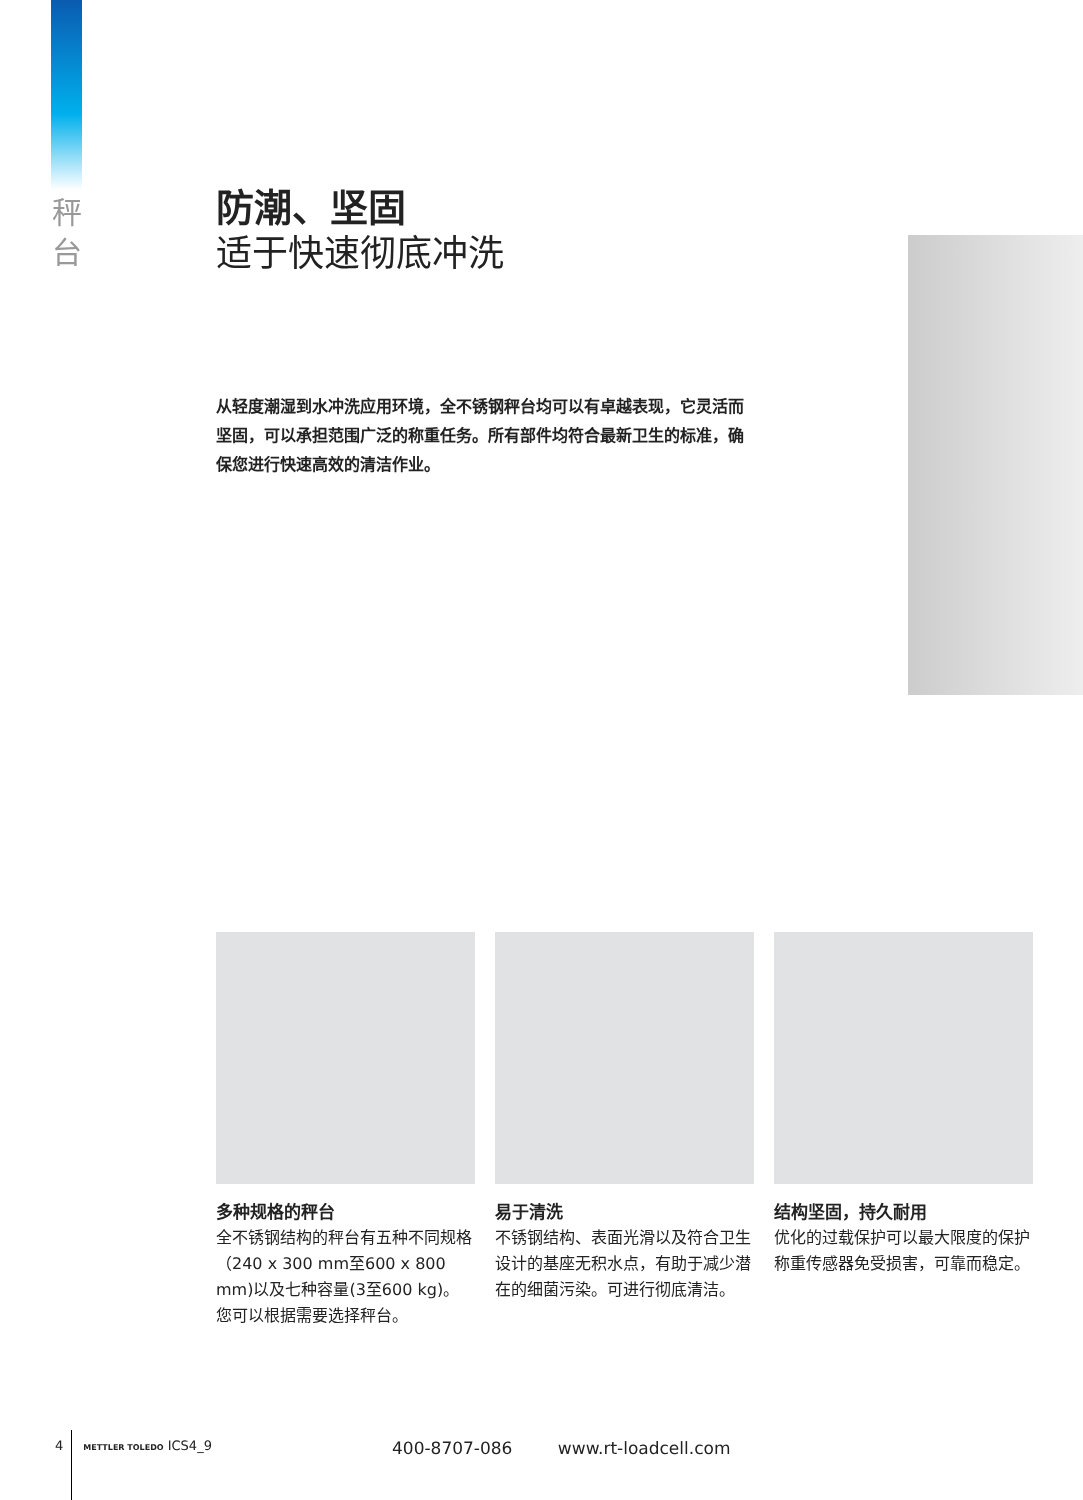秤 台
防潮、坚固
适于快速彻底冲洗
从轻度潮湿到水冲洗应用环境，全不锈钢秤台均可以有卓越表现，它灵活而坚固，可以承担范围广泛的称重任务。所有部件均符合最新卫生的标准，确保您进行快速高效的清洁作业。
多种规格的秤台
全不锈钢结构的秤台有五种不同规格（240 x 300 mm至600 x 800 mm)以及七种容量(3至600 kg)。您可以根据需要选择秤台。
易于清洗
不锈钢结构、表面光滑以及符合卫生设计的基座无积水点，有助于减少潜在的细菌污染。可进行彻底清洁。
结构坚固，持久耐用
优化的过载保护可以最大限度的保护称重传感器免受损害，可靠而稳定。
4 METTLER TOLEDO ICS4_9
400-8707-086 www.rt-loadcell.com